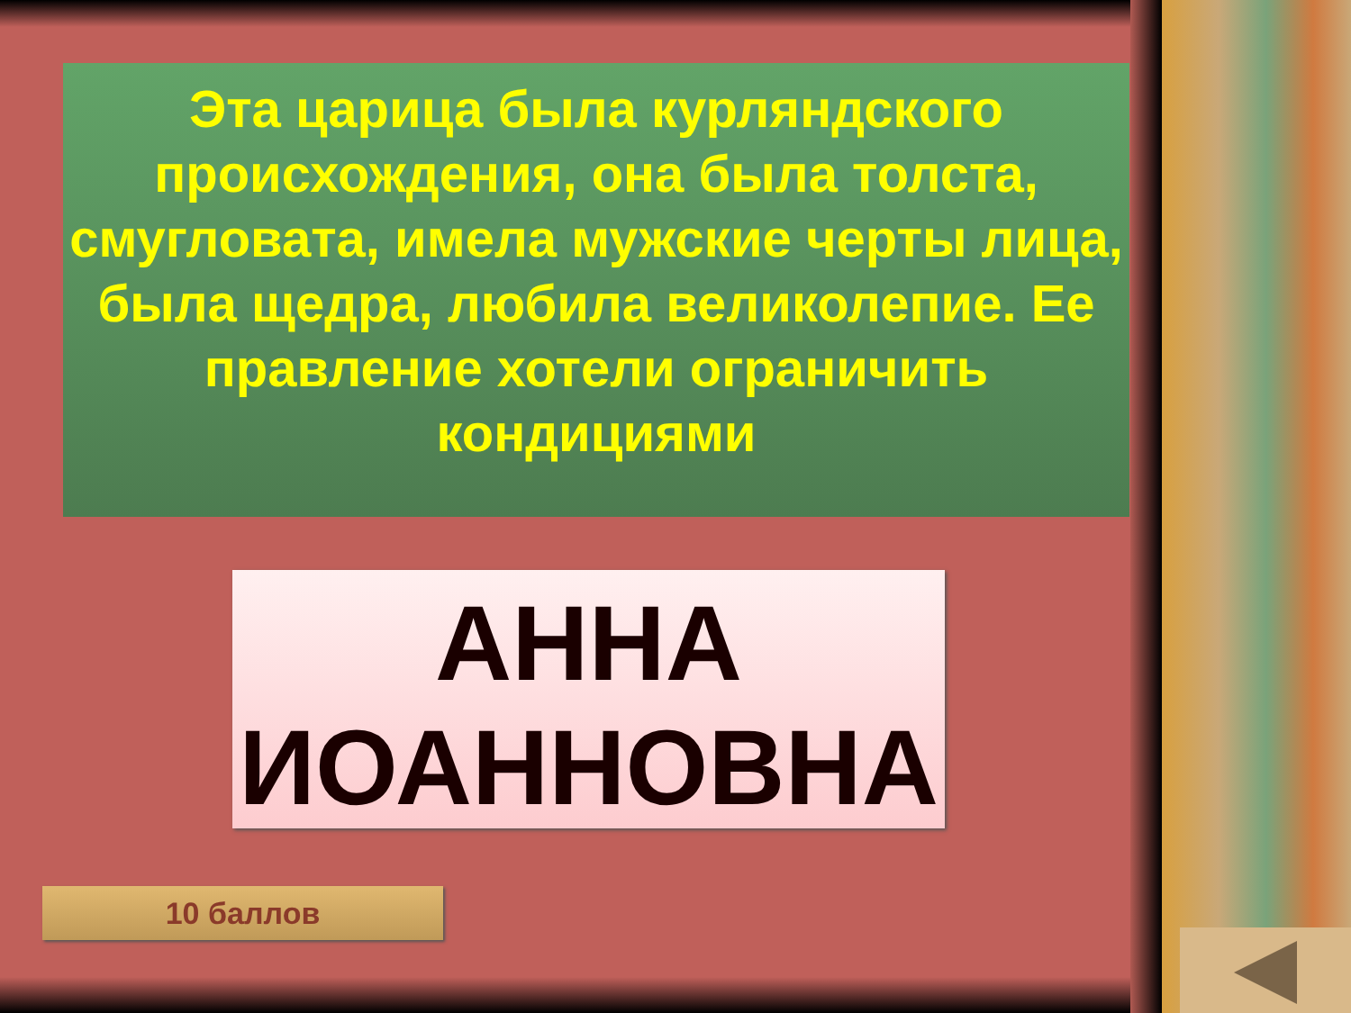Эта царица была курляндского происхождения, она была толста, смугловата, имела мужские черты лица, была щедра, любила великолепие. Ее правление хотели ограничить кондициями
АННА
ИОАННОВНА
10 баллов